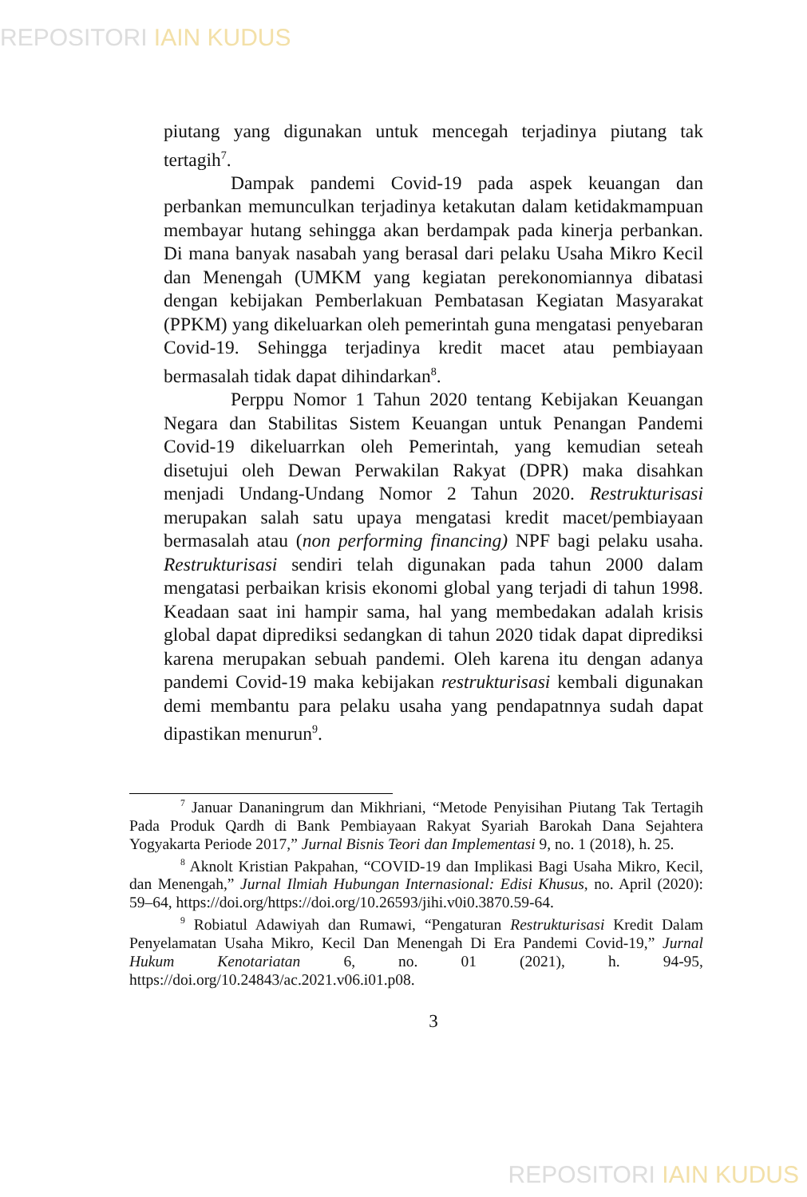REPOSITORI IAIN KUDUS
piutang yang digunakan untuk mencegah terjadinya piutang tak tertagih<sup>7</sup>.
Dampak pandemi Covid-19 pada aspek keuangan dan perbankan memunculkan terjadinya ketakutan dalam ketidakmampuan membayar hutang sehingga akan berdampak pada kinerja perbankan. Di mana banyak nasabah yang berasal dari pelaku Usaha Mikro Kecil dan Menengah (UMKM yang kegiatan perekonomiannya dibatasi dengan kebijakan Pemberlakuan Pembatasan Kegiatan Masyarakat (PPKM) yang dikeluarkan oleh pemerintah guna mengatasi penyebaran Covid-19. Sehingga terjadinya kredit macet atau pembiayaan bermasalah tidak dapat dihindarkan<sup>8</sup>.
Perppu Nomor 1 Tahun 2020 tentang Kebijakan Keuangan Negara dan Stabilitas Sistem Keuangan untuk Penangan Pandemi Covid-19 dikeluarrkan oleh Pemerintah, yang kemudian seteah disetujui oleh Dewan Perwakilan Rakyat (DPR) maka disahkan menjadi Undang-Undang Nomor 2 Tahun 2020. Restrukturisasi merupakan salah satu upaya mengatasi kredit macet/pembiayaan bermasalah atau (non performing financing) NPF bagi pelaku usaha. Restrukturisasi sendiri telah digunakan pada tahun 2000 dalam mengatasi perbaikan krisis ekonomi global yang terjadi di tahun 1998. Keadaan saat ini hampir sama, hal yang membedakan adalah krisis global dapat diprediksi sedangkan di tahun 2020 tidak dapat diprediksi karena merupakan sebuah pandemi. Oleh karena itu dengan adanya pandemi Covid-19 maka kebijakan restrukturisasi kembali digunakan demi membantu para pelaku usaha yang pendapatnnya sudah dapat dipastikan menurun<sup>9</sup>.
<sup>7</sup> Januar Dananingrum dan Mikhriani, “Metode Penyisihan Piutang Tak Tertagih Pada Produk Qardh di Bank Pembiayaan Rakyat Syariah Barokah Dana Sejahtera Yogyakarta Periode 2017,” Jurnal Bisnis Teori dan Implementasi 9, no. 1 (2018), h. 25.
<sup>8</sup> Aknolt Kristian Pakpahan, “COVID-19 dan Implikasi Bagi Usaha Mikro, Kecil, dan Menengah,” Jurnal Ilmiah Hubungan Internasional: Edisi Khusus, no. April (2020): 59–64, https://doi.org/https://doi.org/10.26593/jihi.v0i0.3870.59-64.
<sup>9</sup> Robiatul Adawiyah dan Rumawi, “Pengaturan Restrukturisasi Kredit Dalam Penyelamatan Usaha Mikro, Kecil Dan Menengah Di Era Pandemi Covid-19,” Jurnal Hukum Kenotariatan 6, no. 01 (2021), h. 94-95, https://doi.org/10.24843/ac.2021.v06.i01.p08.
3
REPOSITORI IAIN KUDUS